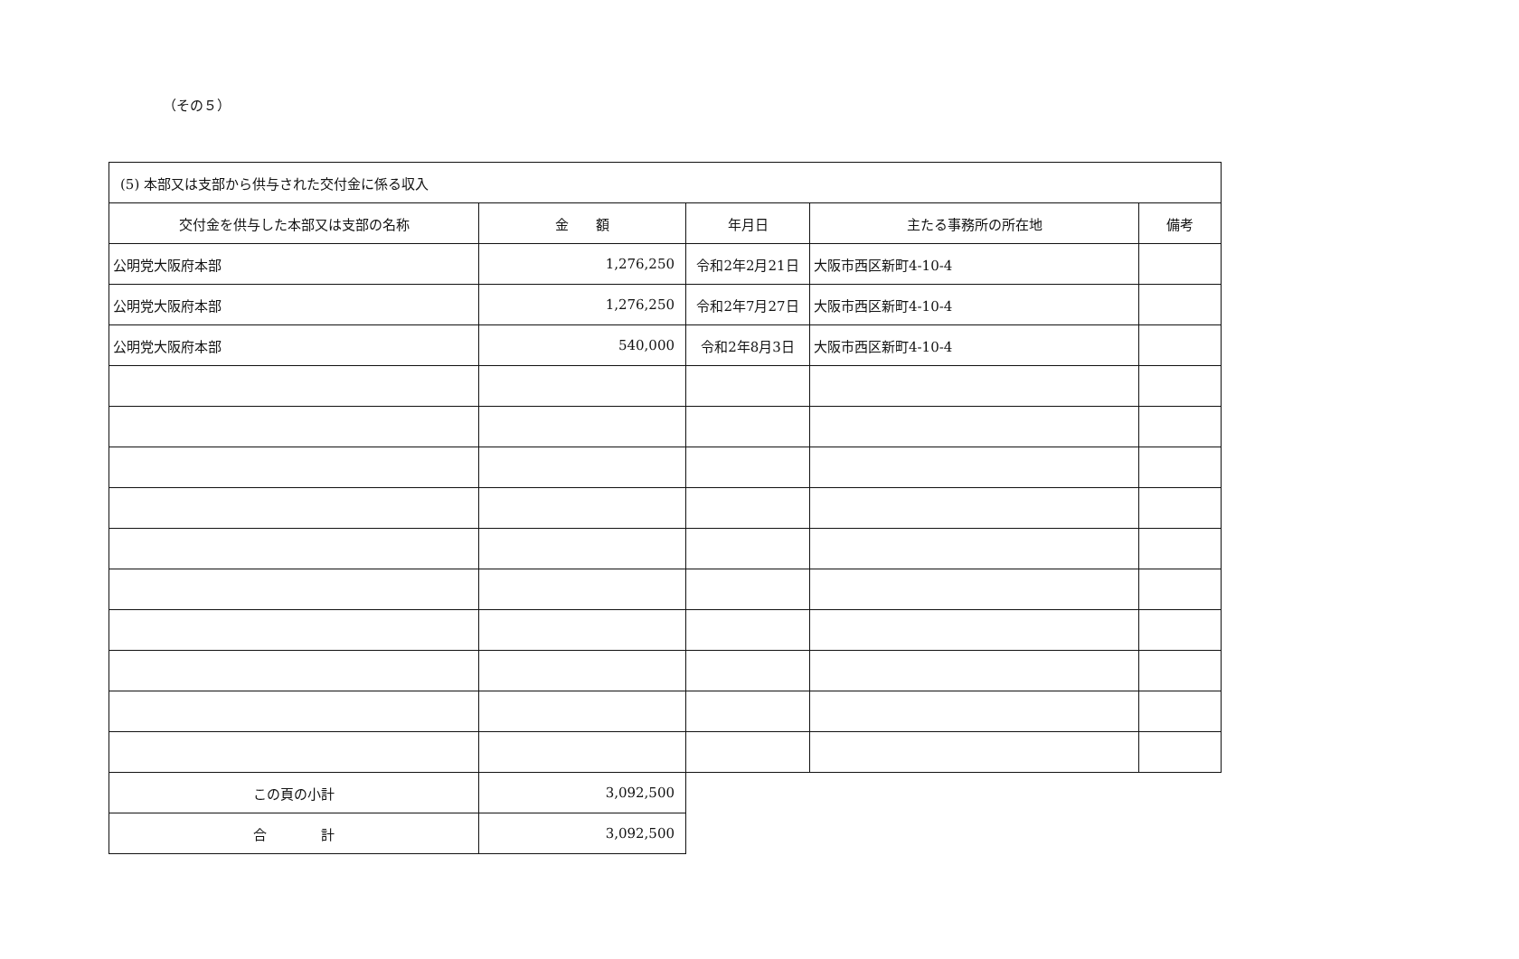（その５）
| (5) 本部又は支部から供与された交付金に係る収入 | | | | |
| 交付金を供与した本部又は支部の名称 | 金 額 | 年月日 | 主たる事務所の所在地 | 備考 |
| 公明党大阪府本部 | 1,276,250 | 令和2年2月21日 | 大阪市西区新町4-10-4 | |
| 公明党大阪府本部 | 1,276,250 | 令和2年7月27日 | 大阪市西区新町4-10-4 | |
| 公明党大阪府本部 | 540,000 | 令和2年8月3日 | 大阪市西区新町4-10-4 | |
| この頁の小計 | 3,092,500 | | | |
| 合 計 | 3,092,500 | | | |